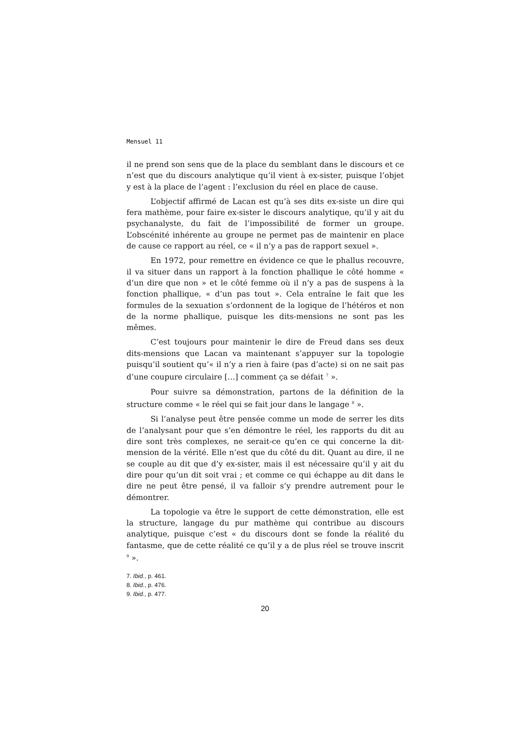Mensuel 11
il ne prend son sens que de la place du semblant dans le discours et ce n’est que du discours analytique qu’il vient à ex-sister, puisque l’objet y est à la place de l’agent : l’exclusion du réel en place de cause.
L’objectif affirmé de Lacan est qu’à ses dits ex-siste un dire qui fera mathème, pour faire ex-sister le discours analytique, qu’il y ait du psychanalyste, du fait de l’impossibilité de former un groupe. L’obscénité inhérente au groupe ne permet pas de maintenir en place de cause ce rapport au réel, ce « il n’y a pas de rapport sexuel ».
En 1972, pour remettre en évidence ce que le phallus recouvre, il va situer dans un rapport à la fonction phallique le côté homme « d’un dire que non » et le côté femme où il n’y a pas de suspens à la fonction phallique, « d’un pas tout ». Cela entraîne le fait que les formules de la sexuation s’ordonnent de la logique de l’hétéros et non de la norme phallique, puisque les dits-mensions ne sont pas les mêmes.
C’est toujours pour maintenir le dire de Freud dans ses deux dits-mensions que Lacan va maintenant s’appuyer sur la topologie puisqu’il soutient qu’« il n’y a rien à faire (pas d’acte) si on ne sait pas d’une coupure circulaire […] comment ça se défait <sup>7</sup> ».
Pour suivre sa démonstration, partons de la définition de la structure comme « le réel qui se fait jour dans le langage <sup>8</sup> ».
Si l’analyse peut être pensée comme un mode de serrer les dits de l’analysant pour que s’en démontre le réel, les rapports du dit au dire sont très complexes, ne serait-ce qu’en ce qui concerne la dit-mension de la vérité. Elle n’est que du côté du dit. Quant au dire, il ne se couple au dit que d’y ex-sister, mais il est nécessaire qu’il y ait du dire pour qu’un dit soit vrai ; et comme ce qui échappe au dit dans le dire ne peut être pensé, il va falloir s’y prendre autrement pour le démontrer.
La topologie va être le support de cette démonstration, elle est la structure, langage du pur mathème qui contribue au discours analytique, puisque c’est « du discours dont se fonde la réalité du fantasme, que de cette réalité ce qu’il y a de plus réel se trouve inscrit <sup>9</sup> ».
7. Ibid., p. 461.
8. Ibid., p. 476.
9. Ibid., p. 477.
20